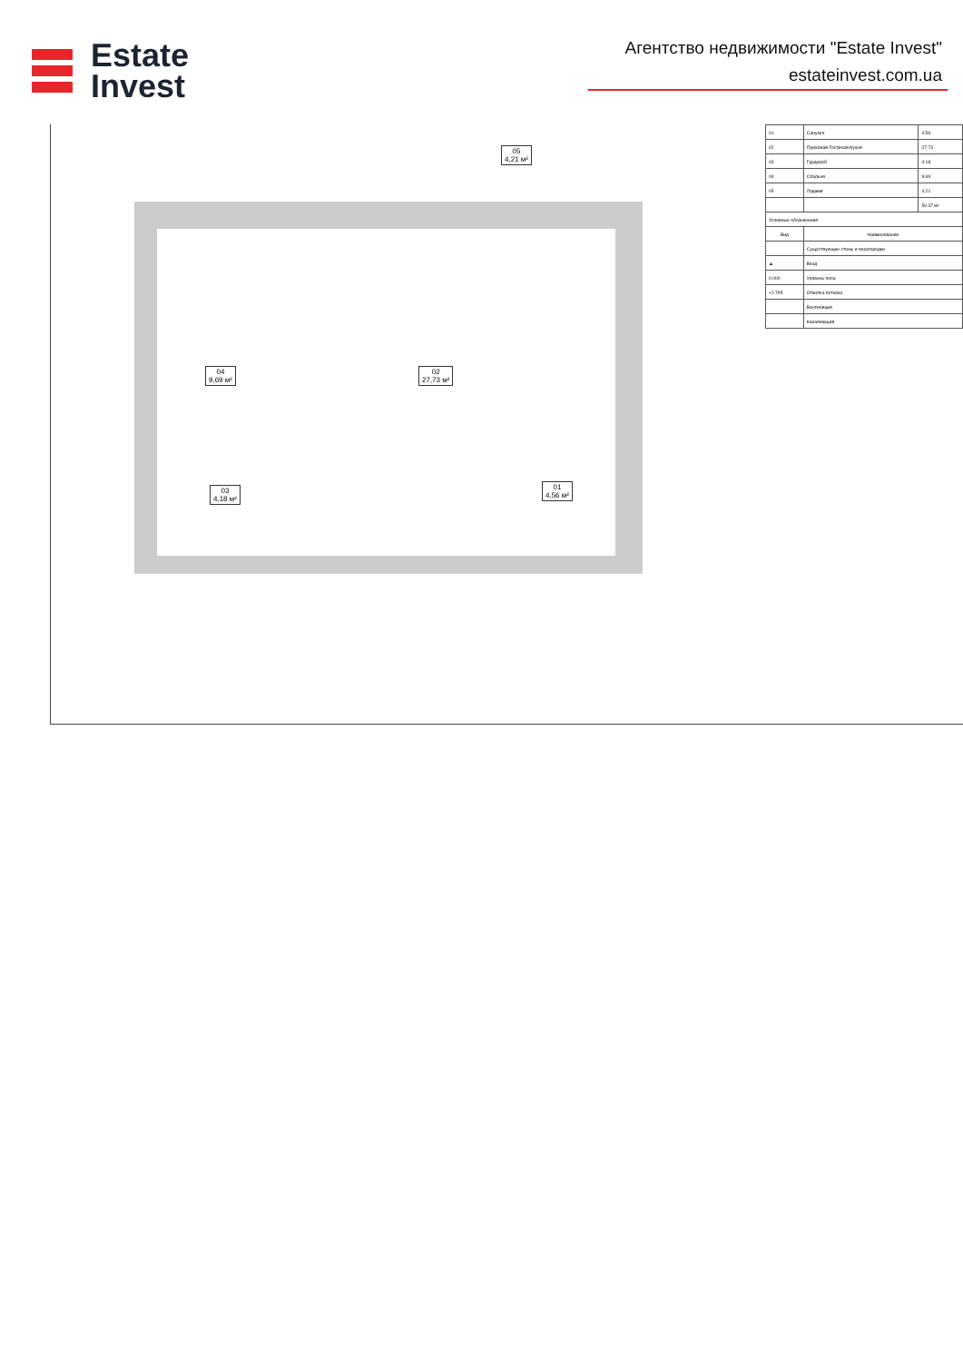Estate
Invest
Агентство недвижимости "Estate Invest"
estateinvest.com.ua
04
9,69 м²
02
27,73 м²
03
4,18 м²
01
4,56 м²
05
4,21 м²
| 01 | Санузел | 4.56 |
| 02 | Прихожая-Гостиная-Кухня | 27.73 |
| 03 | Гардероб | 4.18 |
| 04 | Спальня | 9.69 |
| 05 | Лоджия | 4.21 |
| | | 50.37 м² |
| Условные обозначения | | |
| Вид | Наименование | |
| | Существующие стены и перегородки | |
| ▲ | Вход | |
| 0.000 | Уровень пола | |
| +2.795 | Отметка потолка | |
| | Вентиляция | |
| | Канализация | |